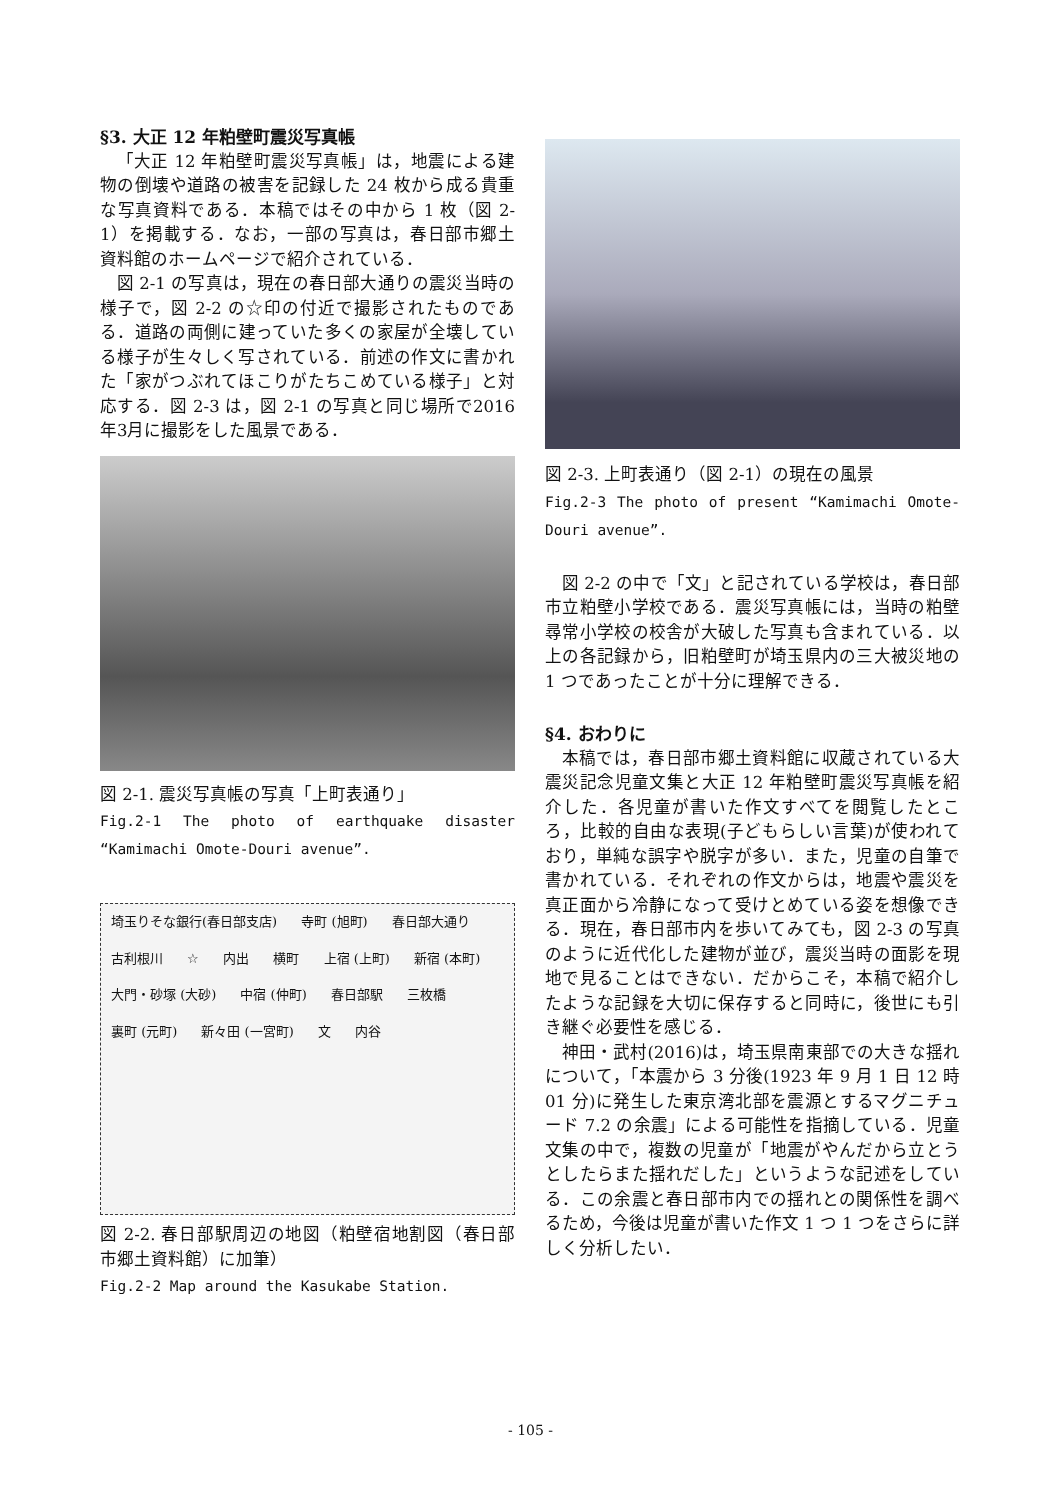§3. 大正 12 年粕壁町震災写真帳
「大正 12 年粕壁町震災写真帳」は，地震による建物の倒壊や道路の被害を記録した 24 枚から成る貴重な写真資料である．本稿ではその中から 1 枚（図 2-1）を掲載する．なお，一部の写真は，春日部市郷土資料館のホームページで紹介されている．
図 2-1 の写真は，現在の春日部大通りの震災当時の様子で，図 2-2 の☆印の付近で撮影されたものである．道路の両側に建っていた多くの家屋が全壊している様子が生々しく写されている．前述の作文に書かれた「家がつぶれてほこりがたちこめている様子」と対応する．図 2-3 は，図 2-1 の写真と同じ場所で2016年3月に撮影をした風景である．
図 2-1. 震災写真帳の写真「上町表通り」
Fig.2-1 The photo of earthquake disaster “Kamimachi Omote-Douri avenue”.
埼玉りそな銀行(春日部支店) 寺町 (旭町) 春日部大通り 古利根川 ☆ 内出 横町 上宿 (上町) 新宿 (本町) 大門・砂塚 (大砂) 中宿 (仲町) 春日部駅 三枚橋 裏町 (元町) 新々田 (一宮町) 文 内谷
図 2-2. 春日部駅周辺の地図（粕壁宿地割図（春日部市郷土資料館）に加筆）
Fig.2-2 Map around the Kasukabe Station.
図 2-3. 上町表通り（図 2-1）の現在の風景
Fig.2-3 The photo of present “Kamimachi Omote-Douri avenue”.
図 2-2 の中で「文」と記されている学校は，春日部市立粕壁小学校である．震災写真帳には，当時の粕壁尋常小学校の校舎が大破した写真も含まれている．以上の各記録から，旧粕壁町が埼玉県内の三大被災地の 1 つであったことが十分に理解できる．
§4. おわりに
本稿では，春日部市郷土資料館に収蔵されている大震災記念児童文集と大正 12 年粕壁町震災写真帳を紹介した．各児童が書いた作文すべてを閲覧したところ，比較的自由な表現(子どもらしい言葉)が使われており，単純な誤字や脱字が多い．また，児童の自筆で書かれている．それぞれの作文からは，地震や震災を真正面から冷静になって受けとめている姿を想像できる．現在，春日部市内を歩いてみても，図 2-3 の写真のように近代化した建物が並び，震災当時の面影を現地で見ることはできない．だからこそ，本稿で紹介したような記録を大切に保存すると同時に，後世にも引き継ぐ必要性を感じる．
神田・武村(2016)は，埼玉県南東部での大きな揺れについて，「本震から 3 分後(1923 年 9 月 1 日 12 時 01 分)に発生した東京湾北部を震源とするマグニチュード 7.2 の余震」による可能性を指摘している．児童文集の中で，複数の児童が「地震がやんだから立とうとしたらまた揺れだした」というような記述をしている．この余震と春日部市内での揺れとの関係性を調べるため，今後は児童が書いた作文 1 つ 1 つをさらに詳しく分析したい．
- 105 -